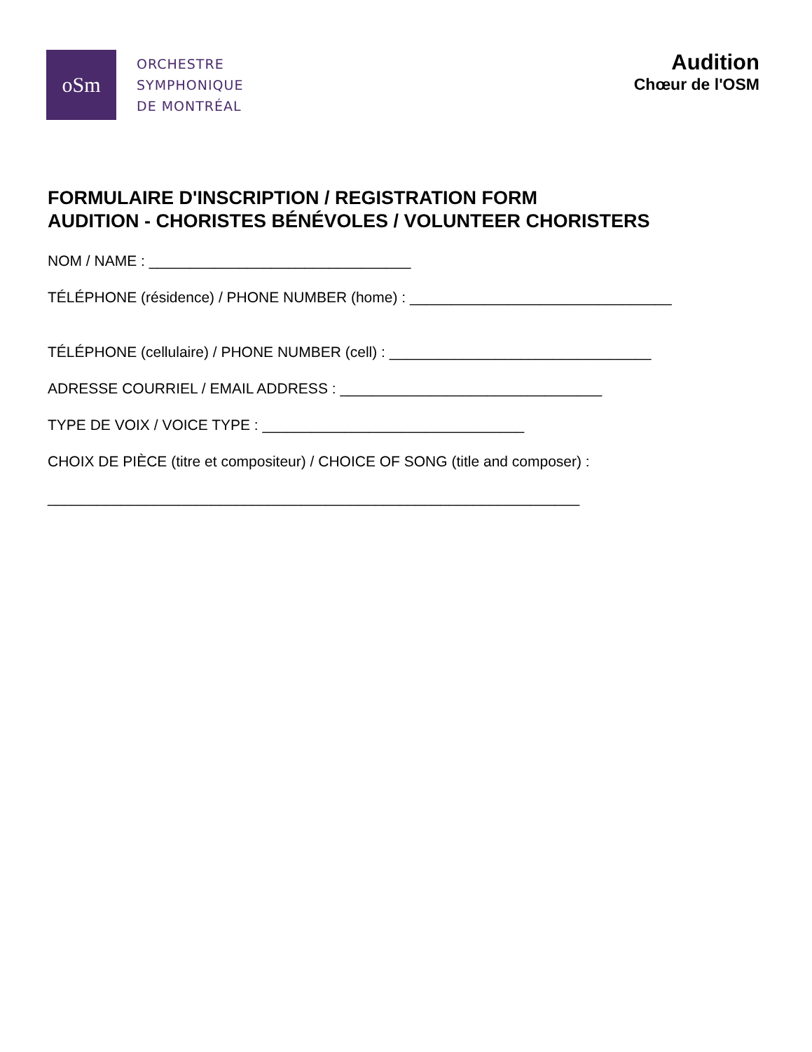oSm
ORCHESTRE
SYMPHONIQUE
DE MONTRÉAL
Audition
Chœur de l'OSM
FORMULAIRE D'INSCRIPTION / REGISTRATION FORM
AUDITION - CHORISTES BÉNÉVOLES / VOLUNTEER CHORISTERS
NOM / NAME : ________________________________
TÉLÉPHONE (résidence) / PHONE NUMBER (home) : ________________________________
TÉLÉPHONE (cellulaire) / PHONE NUMBER (cell) : ________________________________
ADRESSE COURRIEL / EMAIL ADDRESS : ________________________________
TYPE DE VOIX / VOICE TYPE : ________________________________
CHOIX DE PIÈCE (titre et compositeur) / CHOICE OF SONG (title and composer) :
_________________________________________________________________